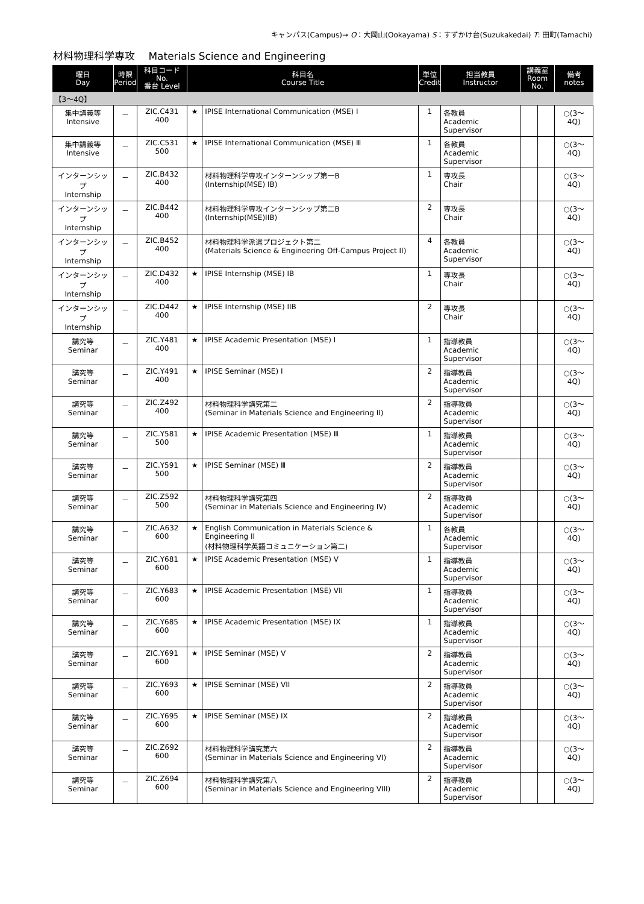キャンパス(Campus)→ O：大岡山(Ookayama) S：すずかけ台(Suzukakedai) T: 田町(Tamachi)
材料物理科学専攻　 Materials Science and Engineering
| 曜日 Day | 時限 Period | 科目コード No. 番台 Level | 科目名 Course Title | | 単位 Credit | 担当教員 Instructor | 講義室 Room No. | | 備考 notes |
| --- | --- | --- | --- | --- | --- | --- | --- | --- | --- |
| 【3～4Q】 | | | | | | | | | |
| 集中講義等 Intensive | － | ZIC.C431 400 | ★ | IPISE International Communication (MSE) I | 1 | 各教員 Academic Supervisor | | | ○(3～4Q) |
| 集中講義等 Intensive | － | ZIC.C531 500 | ★ | IPISE International Communication (MSE) Ⅲ | 1 | 各教員 Academic Supervisor | | | ○(3～4Q) |
| インターンシップ Internship | － | ZIC.B432 400 | | 材料物理科学専攻インターンシップ第一B (Internship(MSE) IB) | 1 | 専攻長 Chair | | | ○(3～4Q) |
| インターンシップ Internship | － | ZIC.B442 400 | | 材料物理科学専攻インターンシップ第二B (Internship(MSE)IIB) | 2 | 専攻長 Chair | | | ○(3～4Q) |
| インターンシップ Internship | － | ZIC.B452 400 | | 材料物理科学派遣プロジェクト第二 (Materials Science & Engineering Off-Campus Project II) | 4 | 各教員 Academic Supervisor | | | ○(3～4Q) |
| インターンシップ Internship | － | ZIC.D432 400 | ★ | IPISE Internship (MSE) IB | 1 | 専攻長 Chair | | | ○(3～4Q) |
| インターンシップ Internship | － | ZIC.D442 400 | ★ | IPISE Internship (MSE) IIB | 2 | 専攻長 Chair | | | ○(3～4Q) |
| 講究等 Seminar | － | ZIC.Y481 400 | ★ | IPISE Academic Presentation (MSE) I | 1 | 指導教員 Academic Supervisor | | | ○(3～4Q) |
| 講究等 Seminar | － | ZIC.Y491 400 | ★ | IPISE Seminar (MSE) I | 2 | 指導教員 Academic Supervisor | | | ○(3～4Q) |
| 講究等 Seminar | － | ZIC.Z492 400 | | 材料物理科学講究第二 (Seminar in Materials Science and Engineering II) | 2 | 指導教員 Academic Supervisor | | | ○(3～4Q) |
| 講究等 Seminar | － | ZIC.Y581 500 | ★ | IPISE Academic Presentation (MSE) Ⅲ | 1 | 指導教員 Academic Supervisor | | | ○(3～4Q) |
| 講究等 Seminar | － | ZIC.Y591 500 | ★ | IPISE Seminar (MSE) Ⅲ | 2 | 指導教員 Academic Supervisor | | | ○(3～4Q) |
| 講究等 Seminar | － | ZIC.Z592 500 | | 材料物理科学講究第四 (Seminar in Materials Science and Engineering IV) | 2 | 指導教員 Academic Supervisor | | | ○(3～4Q) |
| 講究等 Seminar | － | ZIC.A632 600 | ★ | English Communication in Materials Science & Engineering II (材料物理科学英語コミュニケーション第二) | 1 | 各教員 Academic Supervisor | | | ○(3～4Q) |
| 講究等 Seminar | － | ZIC.Y681 600 | ★ | IPISE Academic Presentation (MSE) V | 1 | 指導教員 Academic Supervisor | | | ○(3～4Q) |
| 講究等 Seminar | － | ZIC.Y683 600 | ★ | IPISE Academic Presentation (MSE) VII | 1 | 指導教員 Academic Supervisor | | | ○(3～4Q) |
| 講究等 Seminar | － | ZIC.Y685 600 | ★ | IPISE Academic Presentation (MSE) IX | 1 | 指導教員 Academic Supervisor | | | ○(3～4Q) |
| 講究等 Seminar | － | ZIC.Y691 600 | ★ | IPISE Seminar (MSE) V | 2 | 指導教員 Academic Supervisor | | | ○(3～4Q) |
| 講究等 Seminar | － | ZIC.Y693 600 | ★ | IPISE Seminar (MSE) VII | 2 | 指導教員 Academic Supervisor | | | ○(3～4Q) |
| 講究等 Seminar | － | ZIC.Y695 600 | ★ | IPISE Seminar (MSE) IX | 2 | 指導教員 Academic Supervisor | | | ○(3～4Q) |
| 講究等 Seminar | － | ZIC.Z692 600 | | 材料物理科学講究第六 (Seminar in Materials Science and Engineering VI) | 2 | 指導教員 Academic Supervisor | | | ○(3～4Q) |
| 講究等 Seminar | － | ZIC.Z694 600 | | 材料物理科学講究第八 (Seminar in Materials Science and Engineering VIII) | 2 | 指導教員 Academic Supervisor | | | ○(3～4Q) |